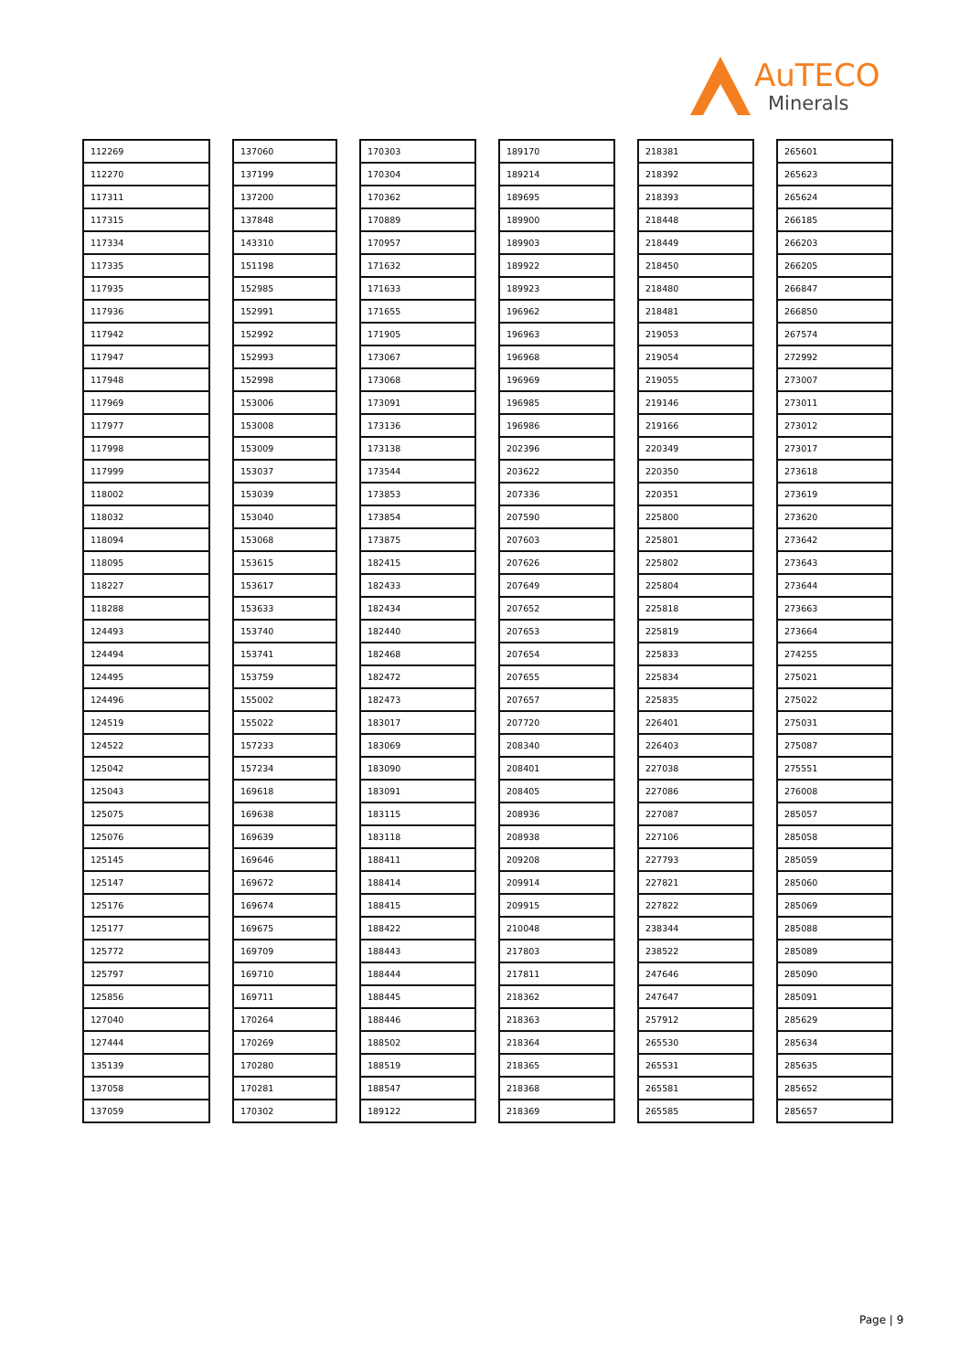AuTECO
Minerals
| 112269 |
| 112270 |
| 117311 |
| 117315 |
| 117334 |
| 117335 |
| 117935 |
| 117936 |
| 117942 |
| 117947 |
| 117948 |
| 117969 |
| 117977 |
| 117998 |
| 117999 |
| 118002 |
| 118032 |
| 118094 |
| 118095 |
| 118227 |
| 118288 |
| 124493 |
| 124494 |
| 124495 |
| 124496 |
| 124519 |
| 124522 |
| 125042 |
| 125043 |
| 125075 |
| 125076 |
| 125145 |
| 125147 |
| 125176 |
| 125177 |
| 125772 |
| 125797 |
| 125856 |
| 127040 |
| 127444 |
| 135139 |
| 137058 |
| 137059 |
| 137060 |
| 137199 |
| 137200 |
| 137848 |
| 143310 |
| 151198 |
| 152985 |
| 152991 |
| 152992 |
| 152993 |
| 152998 |
| 153006 |
| 153008 |
| 153009 |
| 153037 |
| 153039 |
| 153040 |
| 153068 |
| 153615 |
| 153617 |
| 153633 |
| 153740 |
| 153741 |
| 153759 |
| 155002 |
| 155022 |
| 157233 |
| 157234 |
| 169618 |
| 169638 |
| 169639 |
| 169646 |
| 169672 |
| 169674 |
| 169675 |
| 169709 |
| 169710 |
| 169711 |
| 170264 |
| 170269 |
| 170280 |
| 170281 |
| 170302 |
| 170303 |
| 170304 |
| 170362 |
| 170889 |
| 170957 |
| 171632 |
| 171633 |
| 171655 |
| 171905 |
| 173067 |
| 173068 |
| 173091 |
| 173136 |
| 173138 |
| 173544 |
| 173853 |
| 173854 |
| 173875 |
| 182415 |
| 182433 |
| 182434 |
| 182440 |
| 182468 |
| 182472 |
| 182473 |
| 183017 |
| 183069 |
| 183090 |
| 183091 |
| 183115 |
| 183118 |
| 188411 |
| 188414 |
| 188415 |
| 188422 |
| 188443 |
| 188444 |
| 188445 |
| 188446 |
| 188502 |
| 188519 |
| 188547 |
| 189122 |
| 189170 |
| 189214 |
| 189695 |
| 189900 |
| 189903 |
| 189922 |
| 189923 |
| 196962 |
| 196963 |
| 196968 |
| 196969 |
| 196985 |
| 196986 |
| 202396 |
| 203622 |
| 207336 |
| 207590 |
| 207603 |
| 207626 |
| 207649 |
| 207652 |
| 207653 |
| 207654 |
| 207655 |
| 207657 |
| 207720 |
| 208340 |
| 208401 |
| 208405 |
| 208936 |
| 208938 |
| 209208 |
| 209914 |
| 209915 |
| 210048 |
| 217803 |
| 217811 |
| 218362 |
| 218363 |
| 218364 |
| 218365 |
| 218368 |
| 218369 |
| 218381 |
| 218392 |
| 218393 |
| 218448 |
| 218449 |
| 218450 |
| 218480 |
| 218481 |
| 219053 |
| 219054 |
| 219055 |
| 219146 |
| 219166 |
| 220349 |
| 220350 |
| 220351 |
| 225800 |
| 225801 |
| 225802 |
| 225804 |
| 225818 |
| 225819 |
| 225833 |
| 225834 |
| 225835 |
| 226401 |
| 226403 |
| 227038 |
| 227086 |
| 227087 |
| 227106 |
| 227793 |
| 227821 |
| 227822 |
| 238344 |
| 238522 |
| 247646 |
| 247647 |
| 257912 |
| 265530 |
| 265531 |
| 265581 |
| 265585 |
| 265601 |
| 265623 |
| 265624 |
| 266185 |
| 266203 |
| 266205 |
| 266847 |
| 266850 |
| 267574 |
| 272992 |
| 273007 |
| 273011 |
| 273012 |
| 273017 |
| 273618 |
| 273619 |
| 273620 |
| 273642 |
| 273643 |
| 273644 |
| 273663 |
| 273664 |
| 274255 |
| 275021 |
| 275022 |
| 275031 |
| 275087 |
| 275551 |
| 276008 |
| 285057 |
| 285058 |
| 285059 |
| 285060 |
| 285069 |
| 285088 |
| 285089 |
| 285090 |
| 285091 |
| 285629 |
| 285634 |
| 285635 |
| 285652 |
| 285657 |
Page | 9